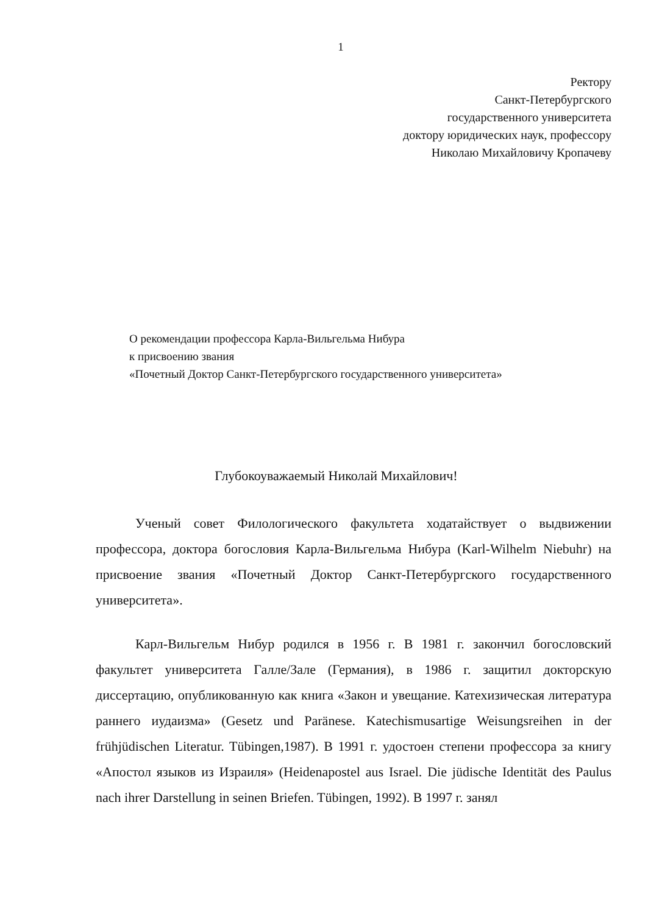1
Ректору
Санкт-Петербургского
государственного университета
доктору юридических наук, профессору
Николаю Михайловичу Кропачеву
О рекомендации профессора Карла-Вильгельма Нибура
к присвоению звания
«Почетный Доктор Санкт-Петербургского государственного университета»
Глубокоуважаемый Николай Михайлович!
Ученый совет Филологического факультета ходатайствует о выдвижении профессора, доктора богословия Карла-Вильгельма Нибура (Karl-Wilhelm Niebuhr) на присвоение звания «Почетный Доктор Санкт-Петербургского государственного университета».
Карл-Вильгельм Нибур родился в 1956 г. В 1981 г. закончил богословский факультет университета Галле/Зале (Германия), в 1986 г. защитил докторскую диссертацию, опубликованную как книга «Закон и увещание. Катехизическая литература раннего иудаизма» (Gesetz und Paränese. Katechismusartige Weisungsreihen in der frühjüdischen Literatur. Tübingen,1987). В 1991 г. удостоен степени профессора за книгу «Апостол языков из Израиля» (Heidenapostel aus Israel. Die jüdische Identität des Paulus nach ihrer Darstellung in seinen Briefen. Tübingen, 1992). В 1997 г. занял